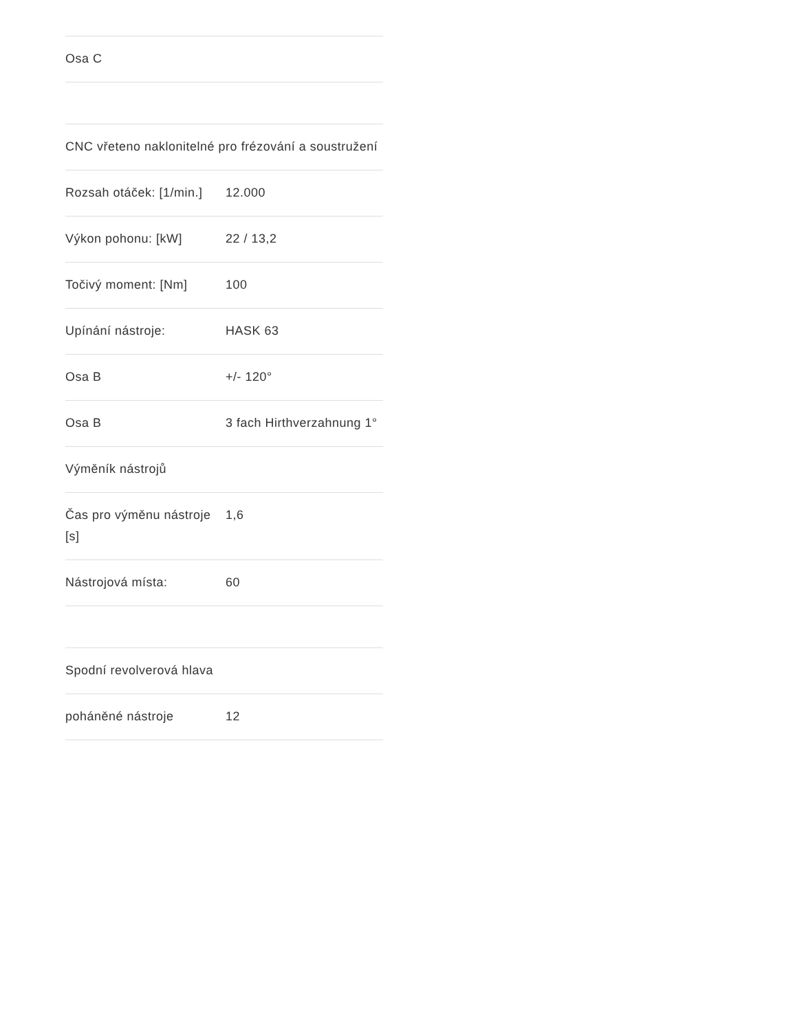| Osa C |
| CNC vřeteno naklonitelné pro frézování a soustružení | |
| Rozsah otáček: [1/min.] | 12.000 |
| Výkon pohonu: [kW] | 22 / 13,2 |
| Točivý moment: [Nm] | 100 |
| Upínání nástroje: | HASK 63 |
| Osa B | +/- 120° |
| Osa B | 3 fach Hirthverzahnung 1° |
| Výměník nástrojů | |
| Čas pro výměnu nástroje [s] | 1,6 |
| Nástrojová místa: | 60 |
| Spodní revolverová hlava | |
| poháněné nástroje | 12 |